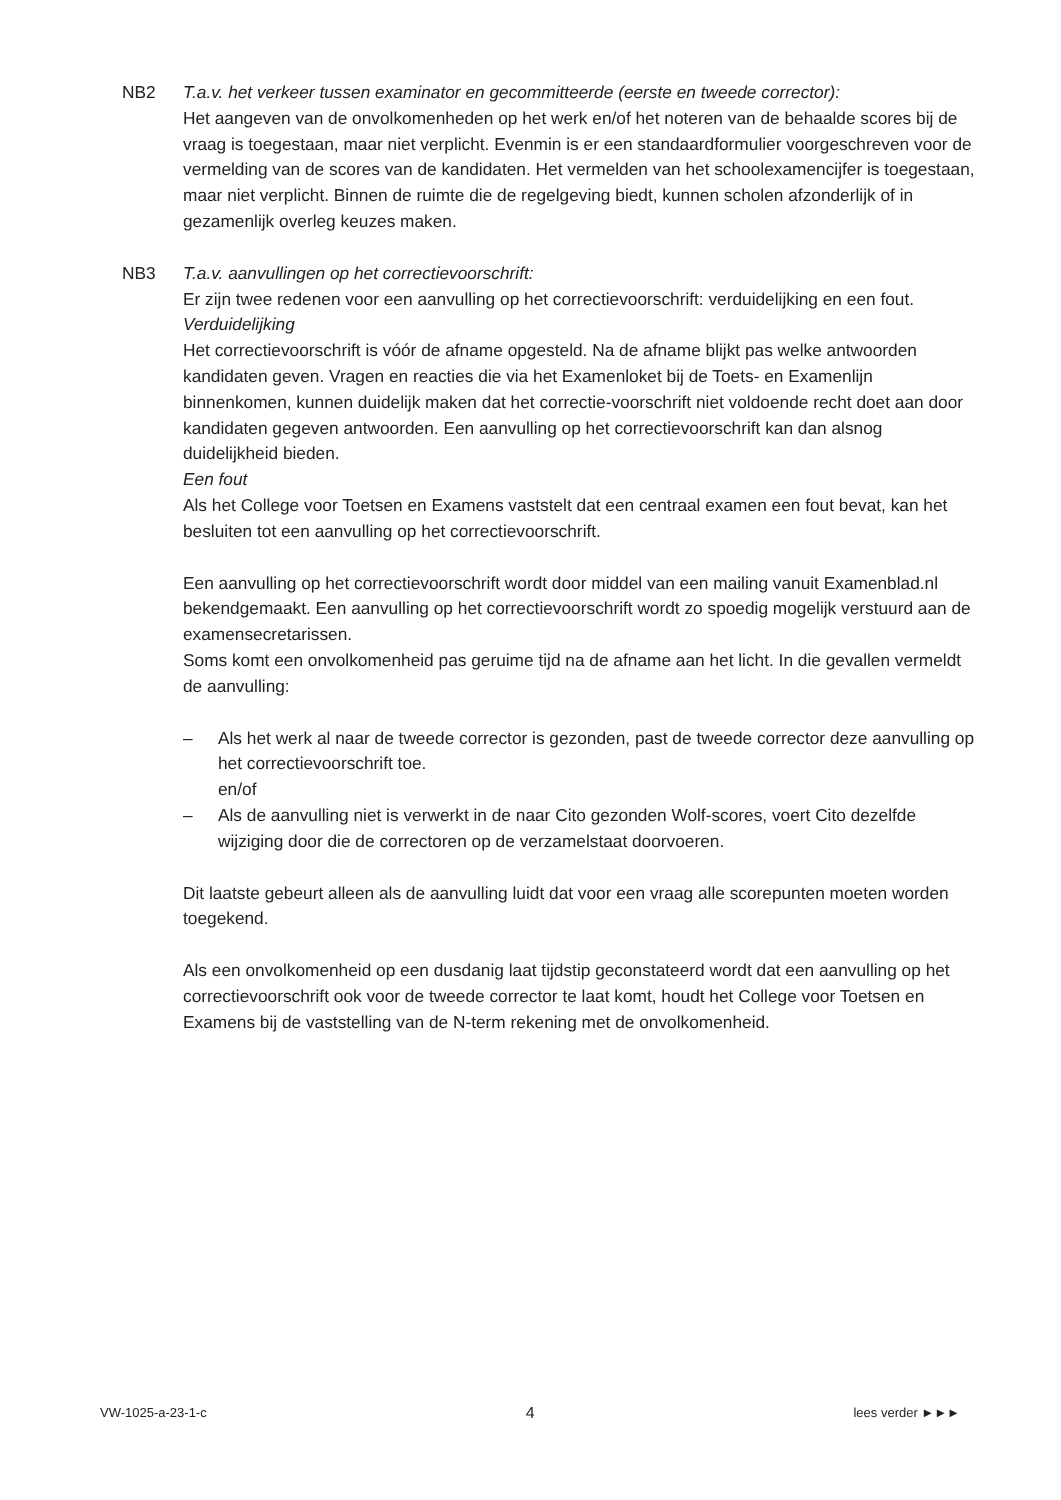NB2 T.a.v. het verkeer tussen examinator en gecommitteerde (eerste en tweede corrector):
Het aangeven van de onvolkomenheden op het werk en/of het noteren van de behaalde scores bij de vraag is toegestaan, maar niet verplicht. Evenmin is er een standaardformulier voorgeschreven voor de vermelding van de scores van de kandidaten. Het vermelden van het schoolexamencijfer is toegestaan, maar niet verplicht. Binnen de ruimte die de regelgeving biedt, kunnen scholen afzonderlijk of in gezamenlijk overleg keuzes maken.
NB3 T.a.v. aanvullingen op het correctievoorschrift:
Er zijn twee redenen voor een aanvulling op het correctievoorschrift: verduidelijking en een fout.
Verduidelijking
Het correctievoorschrift is vóór de afname opgesteld. Na de afname blijkt pas welke antwoorden kandidaten geven. Vragen en reacties die via het Examenloket bij de Toets- en Examenlijn binnenkomen, kunnen duidelijk maken dat het correctie-voorschrift niet voldoende recht doet aan door kandidaten gegeven antwoorden. Een aanvulling op het correctievoorschrift kan dan alsnog duidelijkheid bieden.
Een fout
Als het College voor Toetsen en Examens vaststelt dat een centraal examen een fout bevat, kan het besluiten tot een aanvulling op het correctievoorschrift.
Een aanvulling op het correctievoorschrift wordt door middel van een mailing vanuit Examenblad.nl bekendgemaakt. Een aanvulling op het correctievoorschrift wordt zo spoedig mogelijk verstuurd aan de examensecretarissen.
Soms komt een onvolkomenheid pas geruime tijd na de afname aan het licht. In die gevallen vermeldt de aanvulling:
– Als het werk al naar de tweede corrector is gezonden, past de tweede corrector deze aanvulling op het correctievoorschrift toe.
en/of
– Als de aanvulling niet is verwerkt in de naar Cito gezonden Wolf-scores, voert Cito dezelfde wijziging door die de correctoren op de verzamelstaat doorvoeren.
Dit laatste gebeurt alleen als de aanvulling luidt dat voor een vraag alle scorepunten moeten worden toegekend.
Als een onvolkomenheid op een dusdanig laat tijdstip geconstateerd wordt dat een aanvulling op het correctievoorschrift ook voor de tweede corrector te laat komt, houdt het College voor Toetsen en Examens bij de vaststelling van de N-term rekening met de onvolkomenheid.
VW-1025-a-23-1-c 4 lees verder ►►►